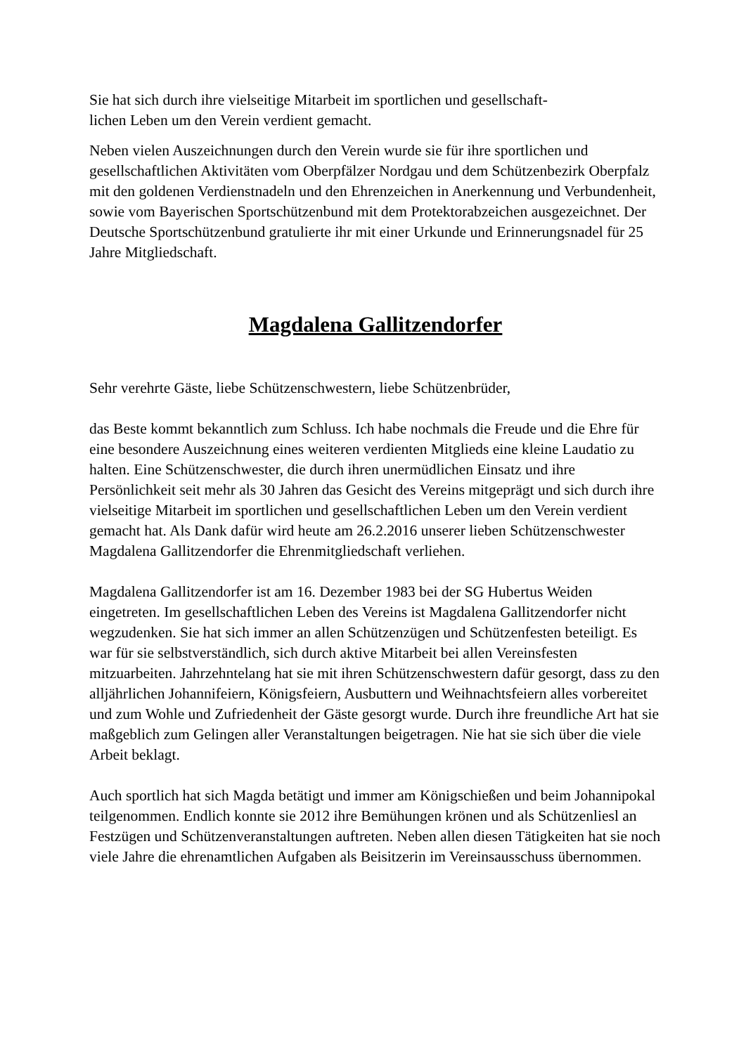Sie hat sich durch ihre vielseitige Mitarbeit im sportlichen und gesellschaft-
lichen Leben um den Verein verdient gemacht.
Neben vielen Auszeichnungen durch den Verein wurde sie für ihre sportlichen und gesellschaftlichen Aktivitäten vom Oberpfälzer Nordgau und dem Schützenbezirk Oberpfalz mit den goldenen Verdienstnadeln und den Ehrenzeichen in Anerkennung und Verbundenheit, sowie vom Bayerischen Sportschützenbund mit dem Protektorabzeichen ausgezeichnet. Der Deutsche Sportschützenbund gratulierte ihr mit einer Urkunde und Erinnerungsnadel für 25 Jahre Mitgliedschaft.
Magdalena Gallitzendorfer
Sehr verehrte Gäste, liebe Schützenschwestern, liebe Schützenbrüder,
das Beste kommt bekanntlich zum Schluss. Ich habe nochmals die Freude und die Ehre für eine besondere Auszeichnung eines weiteren verdienten Mitglieds eine kleine Laudatio zu halten. Eine Schützenschwester, die durch ihren unermüdlichen Einsatz und ihre Persönlichkeit seit mehr als 30 Jahren das Gesicht des Vereins mitgeprägt und sich durch ihre vielseitige Mitarbeit im sportlichen und gesellschaftlichen Leben um den Verein verdient gemacht hat. Als Dank dafür wird heute am 26.2.2016 unserer lieben Schützenschwester Magdalena Gallitzendorfer die Ehrenmitgliedschaft verliehen.
Magdalena Gallitzendorfer ist am 16. Dezember 1983 bei der SG Hubertus Weiden eingetreten. Im gesellschaftlichen Leben des Vereins ist Magdalena Gallitzendorfer nicht wegzudenken. Sie hat sich immer an allen Schützenzügen und Schützenfesten beteiligt. Es war für sie selbstverständlich, sich durch aktive Mitarbeit bei allen Vereinsfesten mitzuarbeiten. Jahrzehntelang hat sie mit ihren Schützenschwestern dafür gesorgt, dass zu den alljährlichen Johannifeiern, Königsfeiern, Ausbuttern und Weihnachtsfeiern alles vorbereitet und zum Wohle und Zufriedenheit der Gäste gesorgt wurde. Durch ihre freundliche Art hat sie maßgeblich zum Gelingen aller Veranstaltungen beigetragen. Nie hat sie sich über die viele Arbeit beklagt.
Auch sportlich hat sich Magda betätigt und immer am Königschießen und beim Johannipokal teilgenommen. Endlich konnte sie 2012 ihre Bemühungen krönen und als Schützenliesl an Festzügen und Schützenveranstaltungen auftreten. Neben allen diesen Tätigkeiten hat sie noch viele Jahre die ehrenamtlichen Aufgaben als Beisitzerin im Vereinsausschuss übernommen.